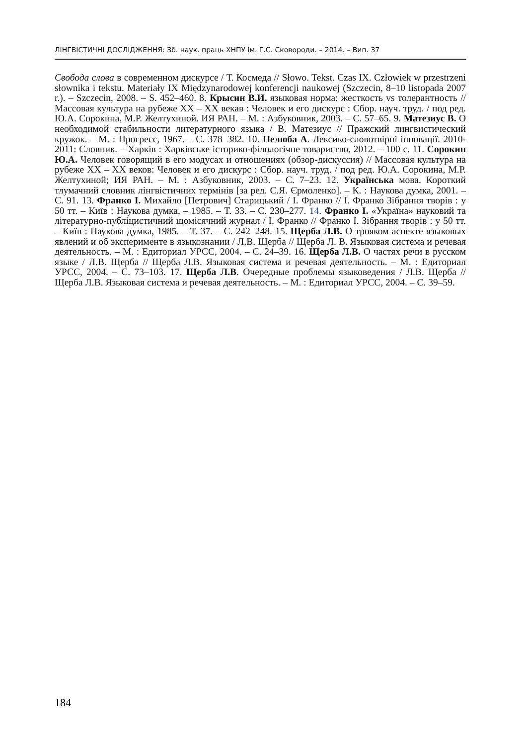ЛІНГВІСТИЧНІ ДОСЛІДЖЕННЯ: Зб. наук. праць ХНПУ ім. Г.С. Сковороди. – 2014. – Вип. 37
Свобода слова в современном дискурсе / Т. Космеда // Słowo. Tekst. Czas IX. Człowiek w przestrzeni słownika i tekstu. Materiały IX Międzynarodowej konferencji naukowej (Szczecin, 8–10 listopada 2007 r.). – Szczecin, 2008. – S. 452–460. 8. Крысин В.И. языковая норма: жесткость vs толерантность // Массовая культура на рубеже XX – XX векав : Человек и его дискурс : Сбор. науч. труд. / под ред. Ю.А. Сорокина, М.Р. Желтухиной. ИЯ РАН. – М. : Азбуковник, 2003. – С. 57–65. 9. Матезиус В. О необходимой стабильности литературного языка / В. Матезиус // Пражский лингвистический кружок. – М. : Прогресс, 1967. – С. 378–382. 10. Нелюба А. Лексико-словотвірні інновації. 2010-2011: Словник. – Харків : Харківське історико-філологічне товариство, 2012. – 100 с. 11. Сорокин Ю.А. Человек говорящий в его модусах и отношениях (обзор-дискуссия) // Массовая культура на рубеже XX – XX веков: Человек и его дискурс : Сбор. науч. труд. / под ред. Ю.А. Сорокина, М.Р. Желтухиной; ИЯ РАН. – М. : Азбуковник, 2003. – С. 7–23. 12. Українська мова. Короткий тлумачний словник лінгвістичних термінів [за ред. С.Я. Єрмоленко]. – К. : Наукова думка, 2001. – С. 91. 13. Франко І. Михайло [Петрович] Старицький / І. Франко // І. Франко Зібрання творів : у 50 тт. – Київ : Наукова думка, – 1985. – Т. 33. – С. 230–277. 14. Франко І. «Україна» науковий та літературно-публіцистичний щомісячний журнал / І. Франко // Франко І. Зібрання творів : у 50 тт. – Київ : Наукова думка, 1985. – Т. 37. – С. 242–248. 15. Щерба Л.В. О трояком аспекте языковых явлений и об эксперименте в языкознании / Л.В. Щерба // Щерба Л. В. Языковая система и речевая деятельность. – М. : Едиториал УРСС, 2004. – С. 24–39. 16. Щерба Л.В. О частях речи в русском языке / Л.В. Щерба // Щерба Л.В. Языковая система и речевая деятельность. – М. : Едиториал УРСС, 2004. – С. 73–103. 17. Щерба Л.В. Очередные проблемы языковедения / Л.В. Щерба // Щерба Л.В. Языковая система и речевая деятельность. – М. : Едиториал УРСС, 2004. – С. 39–59.
184